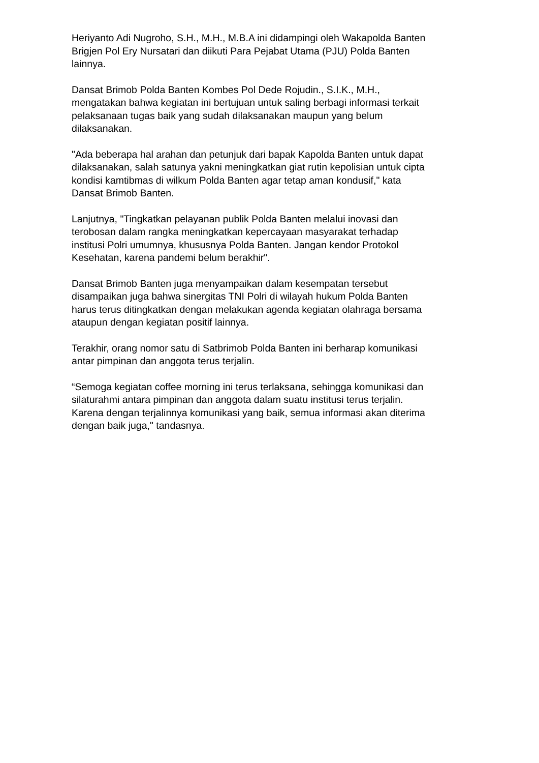Heriyanto Adi Nugroho, S.H., M.H., M.B.A ini didampingi oleh Wakapolda Banten
Brigjen Pol Ery Nursatari dan diikuti Para Pejabat Utama (PJU) Polda Banten
lainnya.
Dansat Brimob Polda Banten Kombes Pol Dede Rojudin., S.I.K., M.H.,
mengatakan bahwa kegiatan ini bertujuan untuk saling berbagi informasi terkait
pelaksanaan tugas baik yang sudah dilaksanakan maupun yang belum
dilaksanakan.
"Ada beberapa hal arahan dan petunjuk dari bapak Kapolda Banten untuk dapat
dilaksanakan, salah satunya yakni meningkatkan giat rutin kepolisian untuk cipta
kondisi kamtibmas di wilkum Polda Banten agar tetap aman kondusif," kata
Dansat Brimob Banten.
Lanjutnya, "Tingkatkan pelayanan publik Polda Banten melalui inovasi dan
terobosan dalam rangka meningkatkan kepercayaan masyarakat terhadap
institusi Polri umumnya, khususnya Polda Banten. Jangan kendor Protokol
Kesehatan, karena pandemi belum berakhir".
Dansat Brimob Banten juga menyampaikan dalam kesempatan tersebut
disampaikan juga bahwa sinergitas TNI Polri di wilayah hukum Polda Banten
harus terus ditingkatkan dengan melakukan agenda kegiatan olahraga bersama
ataupun dengan kegiatan positif lainnya.
Terakhir, orang nomor satu di Satbrimob Polda Banten ini berharap komunikasi
antar pimpinan dan anggota terus terjalin.
“Semoga kegiatan coffee morning ini terus terlaksana, sehingga komunikasi dan
silaturahmi antara pimpinan dan anggota dalam suatu institusi terus terjalin.
Karena dengan terjalinnya komunikasi yang baik, semua informasi akan diterima
dengan baik juga," tandasnya.